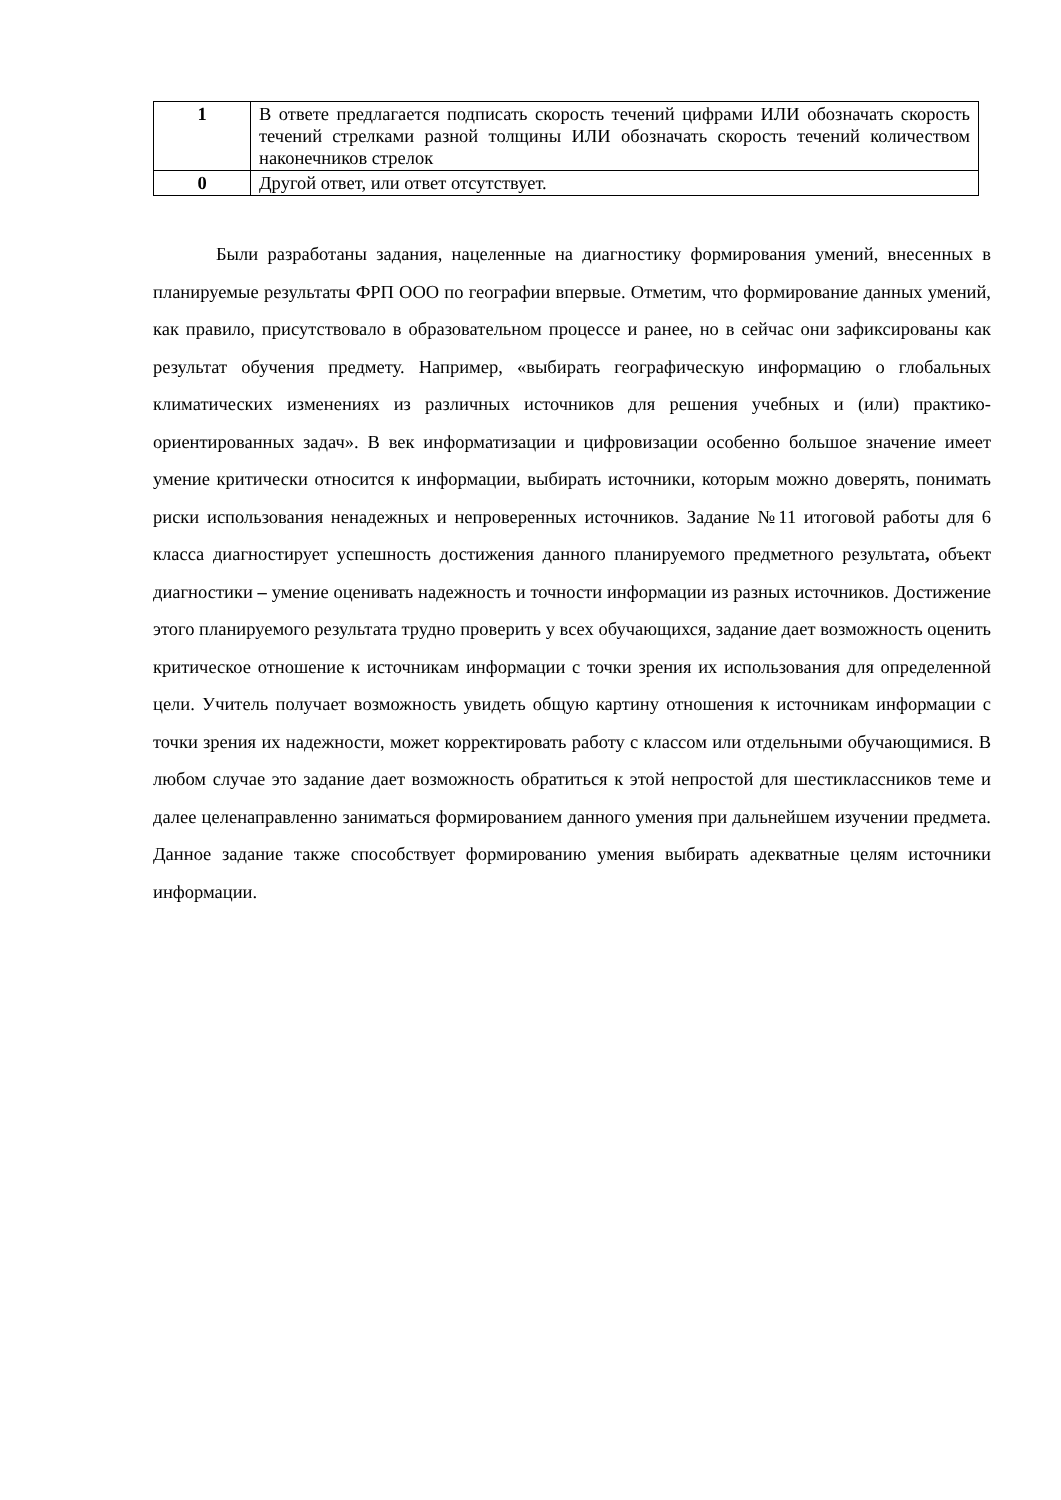| 1 | В ответе предлагается подписать скорость течений цифрами ИЛИ обозначать скорость течений стрелками разной толщины ИЛИ обозначать скорость течений количеством наконечников стрелок |
| 0 | Другой ответ, или ответ отсутствует. |
Были разработаны задания, нацеленные на диагностику формирования умений, внесенных в планируемые результаты ФРП ООО по географии впервые. Отметим, что формирование данных умений, как правило, присутствовало в образовательном процессе и ранее, но в сейчас они зафиксированы как результат обучения предмету. Например, «выбирать географическую информацию о глобальных климатических изменениях из различных источников для решения учебных и (или) практико-ориентированных задач». В век информатизации и цифровизации особенно большое значение имеет умение критически относится к информации, выбирать источники, которым можно доверять, понимать риски использования ненадежных и непроверенных источников. Задание №11 итоговой работы для 6 класса диагностирует успешность достижения данного планируемого предметного результата, объект диагностики – умение оценивать надежность и точности информации из разных источников. Достижение этого планируемого результата трудно проверить у всех обучающихся, задание дает возможность оценить критическое отношение к источникам информации с точки зрения их использования для определенной цели. Учитель получает возможность увидеть общую картину отношения к источникам информации с точки зрения их надежности, может корректировать работу с классом или отдельными обучающимися. В любом случае это задание дает возможность обратиться к этой непростой для шестиклассников теме и далее целенаправленно заниматься формированием данного умения при дальнейшем изучении предмета. Данное задание также способствует формированию умения выбирать адекватные целям источники информации.